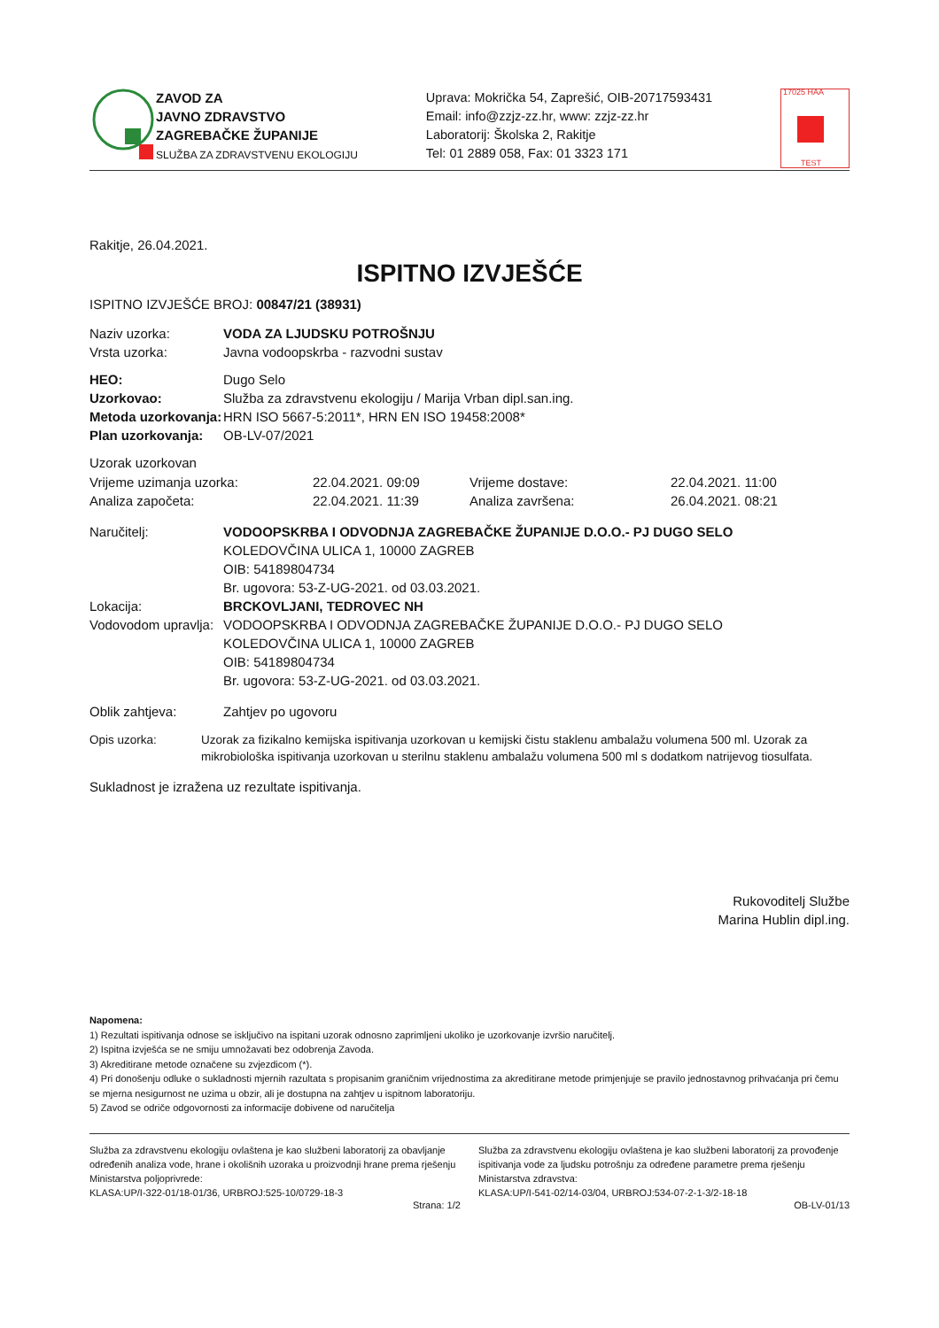ZAVOD ZA
JAVNO ZDRAVSTVO
ZAGREBAČKE ŽUPANIJE
SLUŽBA ZA ZDRAVSTVENU EKOLOGIJU
Uprava: Mokrička 54, Zaprešić, OIB-20717593431
Email: info@zzjz-zz.hr, www: zzjz-zz.hr
Laboratorij: Školska 2, Rakitje
Tel: 01 2889 058, Fax: 01 3323 171
17025 HAA
TEST
Rakitje, 26.04.2021.
ISPITNO IZVJEŠĆE
ISPITNO IZVJEŠĆE BROJ: 00847/21 (38931)
Naziv uzorka: VODA ZA LJUDSKU POTROŠNJU
Vrsta uzorka: Javna vodoopskrba - razvodni sustav
HEO: Dugo Selo
Uzorkovao: Služba za zdravstvenu ekologiju / Marija Vrban dipl.san.ing.
Metoda uzorkovanja: HRN ISO 5667-5:2011*, HRN EN ISO 19458:2008*
Plan uzorkovanja: OB-LV-07/2021
Uzorak uzorkovan
Vrijeme uzimanja uzorka: 22.04.2021. 09:09 Vrijeme dostave: 22.04.2021. 11:00
Analiza započeta: 22.04.2021. 11:39 Analiza završena: 26.04.2021. 08:21
Naručitelj: VODOOPSKRBA I ODVODNJA ZAGREBAČKE ŽUPANIJE D.O.O.- PJ DUGO SELO
KOLEDOVČINA ULICA 1, 10000 ZAGREB
OIB: 54189804734
Br. ugovora: 53-Z-UG-2021. od 03.03.2021.
Lokacija: BRCKOVLJANI, TEDROVEC NH
Vodovodom upravlja:
VODOOPSKRBA I ODVODNJA ZAGREBAČKE ŽUPANIJE D.O.O.- PJ DUGO SELO
KOLEDOVČINA ULICA 1, 10000 ZAGREB
OIB: 54189804734
Br. ugovora: 53-Z-UG-2021. od 03.03.2021.
Oblik zahtjeva: Zahtjev po ugovoru
Opis uzorka: Uzorak za fizikalno kemijska ispitivanja uzorkovan u kemijski čistu staklenu ambalažu volumena 500 ml. Uzorak za mikrobiološka ispitivanja uzorkovan u sterilnu staklenu ambalažu volumena 500 ml s dodatkom natrijevog tiosulfata.
Sukladnost je izražena uz rezultate ispitivanja.
Rukovoditelj Službe
Marina Hublin dipl.ing.
Napomena:
1) Rezultati ispitivanja odnose se isključivo na ispitani uzorak odnosno zaprimljeni ukoliko je uzorkovanje izvršio naručitelj.
2) Ispitna izvješća se ne smiju umnožavati bez odobrenja Zavoda.
3) Akreditirane metode označene su zvjezdicom (*).
4) Pri donošenju odluke o sukladnosti mjernih razultata s propisanim graničnim vrijednostima za akreditirane metode primjenjuje se pravilo jednostavnog prihvaćanja pri čemu se mjerna nesigurnost ne uzima u obzir, ali je dostupna na zahtjev u ispitnom laboratoriju.
5) Zavod se odriče odgovornosti za informacije dobivene od naručitelja
Služba za zdravstvenu ekologiju ovlaštena je kao službeni laboratorij za obavljanje određenih analiza vode, hrane i okolišnih uzoraka u proizvodnji hrane prema rješenju Ministarstva poljoprivrede:
KLASA:UP/I-322-01/18-01/36, URBROJ:525-10/0729-18-3
Služba za zdravstvenu ekologiju ovlaštena je kao službeni laboratorij za provođenje ispitivanja vode za ljudsku potrošnju za određene parametre prema rješenju Ministarstva zdravstva:
KLASA:UP/I-541-02/14-03/04, URBROJ:534-07-2-1-3/2-18-18
Strana: 1/2 OB-LV-01/13